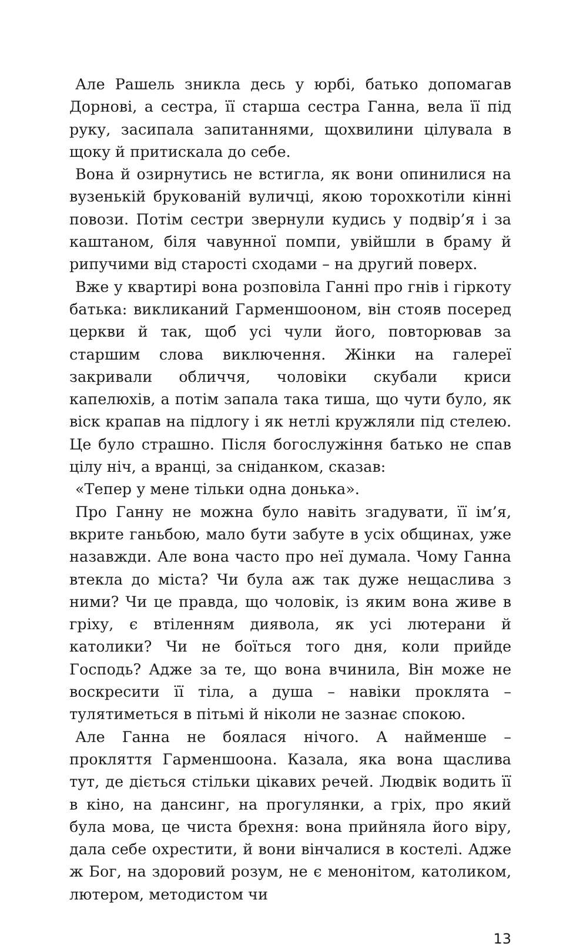Але Рашель зникла десь у юрбі, батько допомагав Дорнові, а сестра, її старша сестра Ганна, вела її під руку, засипала запитаннями, щохвилини цілувала в щоку й притискала до себе.
Вона й озирнутись не встигла, як вони опинилися на вузенькій брукованій вуличці, якою торохкотіли кінні повози. Потім сестри звернули кудись у подвір’я і за каштаном, біля чавунної помпи, увійшли в браму й рипучими від старості сходами – на другий поверх.
Вже у квартирі вона розповіла Ганні про гнів і гіркоту батька: викликаний Гарменшооном, він стояв посеред церкви й так, щоб усі чули його, повторював за старшим слова виключення. Жінки на галереї закривали обличчя, чоловіки скубали криси капелюхів, а потім запала така тиша, що чути було, як віск крапав на підлогу і як нетлі кружляли під стелею. Це було страшно. Після богослужіння батько не спав цілу ніч, а вранці, за сніданком, сказав:
«Тепер у мене тільки одна донька».
Про Ганну не можна було навіть згадувати, її ім’я, вкрите ганьбою, мало бути забуте в усіх общинах, уже назавжди. Але вона часто про неї думала. Чому Ганна втекла до міста? Чи була аж так дуже нещаслива з ними? Чи це правда, що чоловік, із яким вона живе в гріху, є втіленням диявола, як усі лютерани й католики? Чи не боїться того дня, коли прийде Господь? Адже за те, що вона вчинила, Він може не воскресити її тіла, а душа – навіки проклята – тулятиметься в пітьмі й ніколи не зазнає спокою.
Але Ганна не боялася нічого. А найменше – прокляття Гарменшоона. Казала, яка вона щаслива тут, де діється стільки цікавих речей. Людвік водить її в кіно, на дансинг, на прогулянки, а гріх, про який була мова, це чиста брехня: вона прийняла його віру, дала себе охрестити, й вони вінчалися в костелі. Адже ж Бог, на здоровий розум, не є менонітом, католиком, лютером, методистом чи
13